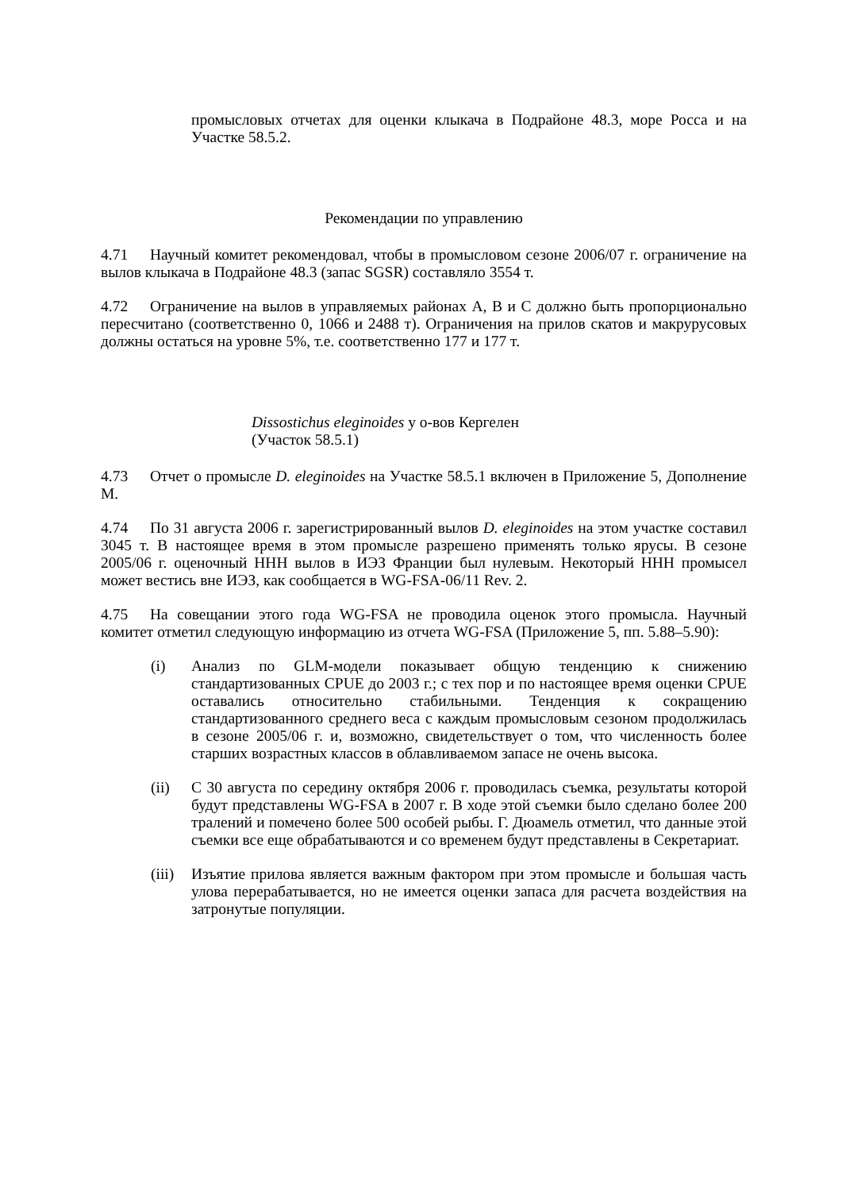промысловых отчетах для оценки клыкача в Подрайоне 48.3, море Росса и на Участке 58.5.2.
Рекомендации по управлению
4.71 Научный комитет рекомендовал, чтобы в промысловом сезоне 2006/07 г. ограничение на вылов клыкача в Подрайоне 48.3 (запас SGSR) составляло 3554 т.
4.72 Ограничение на вылов в управляемых районах A, B и C должно быть пропорционально пересчитано (соответственно 0, 1066 и 2488 т). Ограничения на прилов скатов и макрурусовых должны остаться на уровне 5%, т.е. соответственно 177 и 177 т.
Dissostichus eleginoides у о-вов Кергелен
(Участок 58.5.1)
4.73 Отчет о промысле D. eleginoides на Участке 58.5.1 включен в Приложение 5, Дополнение M.
4.74 По 31 августа 2006 г. зарегистрированный вылов D. eleginoides на этом участке составил 3045 т. В настоящее время в этом промысле разрешено применять только ярусы. В сезоне 2005/06 г. оценочный ННН вылов в ИЭЗ Франции был нулевым. Некоторый ННН промысел может вестись вне ИЭЗ, как сообщается в WG-FSA-06/11 Rev. 2.
4.75 На совещании этого года WG-FSA не проводила оценок этого промысла. Научный комитет отметил следующую информацию из отчета WG-FSA (Приложение 5, пп. 5.88–5.90):
(i) Анализ по GLM-модели показывает общую тенденцию к снижению стандартизованных CPUE до 2003 г.; с тех пор и по настоящее время оценки CPUE оставались относительно стабильными. Тенденция к сокращению стандартизованного среднего веса с каждым промысловым сезоном продолжилась в сезоне 2005/06 г. и, возможно, свидетельствует о том, что численность более старших возрастных классов в облавливаемом запасе не очень высока.
(ii) С 30 августа по середину октября 2006 г. проводилась съемка, результаты которой будут представлены WG-FSA в 2007 г. В ходе этой съемки было сделано более 200 тралений и помечено более 500 особей рыбы. Г. Дюамель отметил, что данные этой съемки все еще обрабатываются и со временем будут представлены в Секретариат.
(iii)
Изъятие прилова является важным фактором при этом промысле и большая часть улова перерабатывается, но не имеется оценки запаса для расчета воздействия на затронутые популяции.